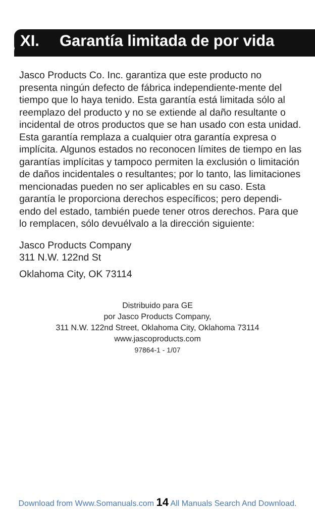XI. Garantía limitada de por vida
Jasco Products Co. Inc. garantiza que este producto no presenta ningún defecto de fábrica independiente-mente del tiempo que lo haya tenido. Esta garantía está limitada sólo al reemplazo del producto y no se extiende al daño resultante o incidental de otros productos que se han usado con esta unidad. Esta garantía remplaza a cualquier otra garantía expresa o implícita. Algunos estados no reconocen límites de tiempo en las garantías implícitas y tampoco permiten la exclusión o limitación de daños incidentales o resultantes; por lo tanto, las limitaciones mencionadas pueden no ser aplicables en su caso. Esta garantía le proporciona derechos específicos; pero dependi-endo del estado, también puede tener otros derechos. Para que lo remplacen, sólo devuélvalo a la dirección siguiente:
Jasco Products Company
311 N.W. 122nd St
Oklahoma City, OK 73114
Distribuido para GE
por Jasco Products Company,
311 N.W. 122nd Street, Oklahoma City, Oklahoma 73114
www.jascoproducts.com
97864-1 - 1/07
Download from Www.Somanuals.com 14 All Manuals Search And Download.